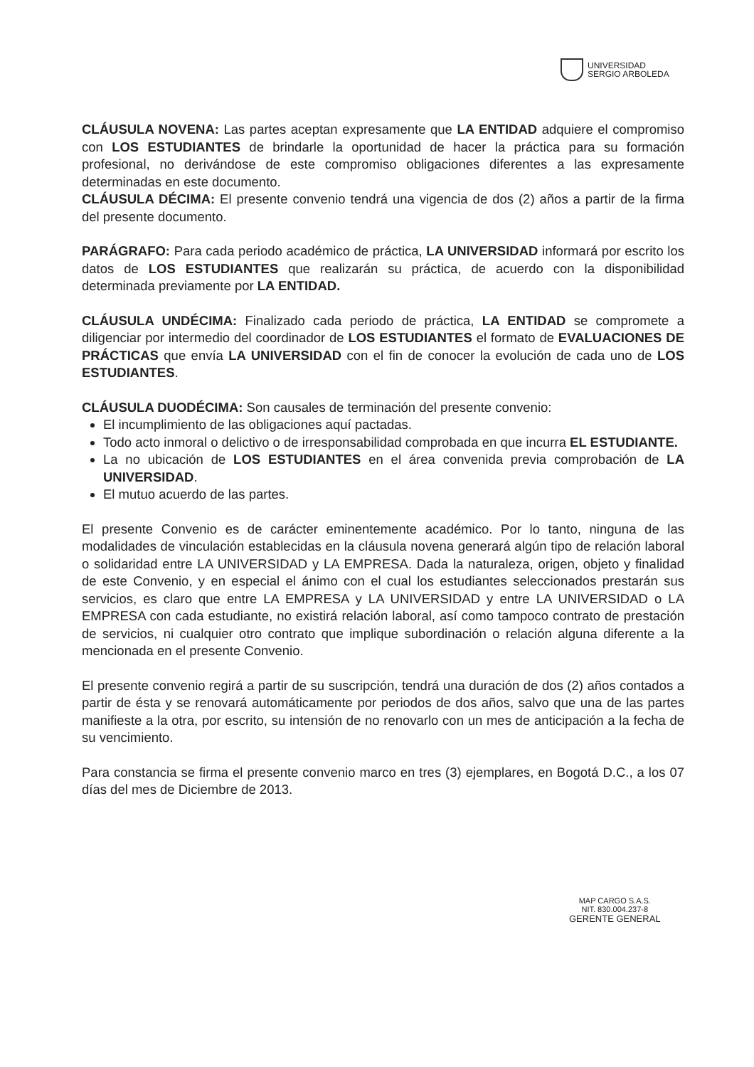UNIVERSIDAD
SERGIO ARBOLEDA
CLÁUSULA NOVENA: Las partes aceptan expresamente que LA ENTIDAD adquiere el compromiso con LOS ESTUDIANTES de brindarle la oportunidad de hacer la práctica para su formación profesional, no derivándose de este compromiso obligaciones diferentes a las expresamente determinadas en este documento.
CLÁUSULA DÉCIMA: El presente convenio tendrá una vigencia de dos (2) años a partir de la firma del presente documento.
PARÁGRAFO: Para cada periodo académico de práctica, LA UNIVERSIDAD informará por escrito los datos de LOS ESTUDIANTES que realizarán su práctica, de acuerdo con la disponibilidad determinada previamente por LA ENTIDAD.
CLÁUSULA UNDÉCIMA: Finalizado cada periodo de práctica, LA ENTIDAD se compromete a diligenciar por intermedio del coordinador de LOS ESTUDIANTES el formato de EVALUACIONES DE PRÁCTICAS que envía LA UNIVERSIDAD con el fin de conocer la evolución de cada uno de LOS ESTUDIANTES.
CLÁUSULA DUODÉCIMA: Son causales de terminación del presente convenio:
El incumplimiento de las obligaciones aquí pactadas.
Todo acto inmoral o delictivo o de irresponsabilidad comprobada en que incurra EL ESTUDIANTE.
La no ubicación de LOS ESTUDIANTES en el área convenida previa comprobación de LA UNIVERSIDAD.
El mutuo acuerdo de las partes.
El presente Convenio es de carácter eminentemente académico. Por lo tanto, ninguna de las modalidades de vinculación establecidas en la cláusula novena generará algún tipo de relación laboral o solidaridad entre LA UNIVERSIDAD y LA EMPRESA. Dada la naturaleza, origen, objeto y finalidad de este Convenio, y en especial el ánimo con el cual los estudiantes seleccionados prestarán sus servicios, es claro que entre LA EMPRESA y LA UNIVERSIDAD y entre LA UNIVERSIDAD o LA EMPRESA con cada estudiante, no existirá relación laboral, así como tampoco contrato de prestación de servicios, ni cualquier otro contrato que implique subordinación o relación alguna diferente a la mencionada en el presente Convenio.
El presente convenio regirá a partir de su suscripción, tendrá una duración de dos (2) años contados a partir de ésta y se renovará automáticamente por periodos de dos años, salvo que una de las partes manifieste a la otra, por escrito, su intensión de no renovarlo con un mes de anticipación a la fecha de su vencimiento.
Para constancia se firma el presente convenio marco en tres (3) ejemplares, en Bogotá D.C., a los 07 días del mes de Diciembre de 2013.
MAP CARGO S.A.S.
NIT. 830.004.237-8
GERENTE GENERAL